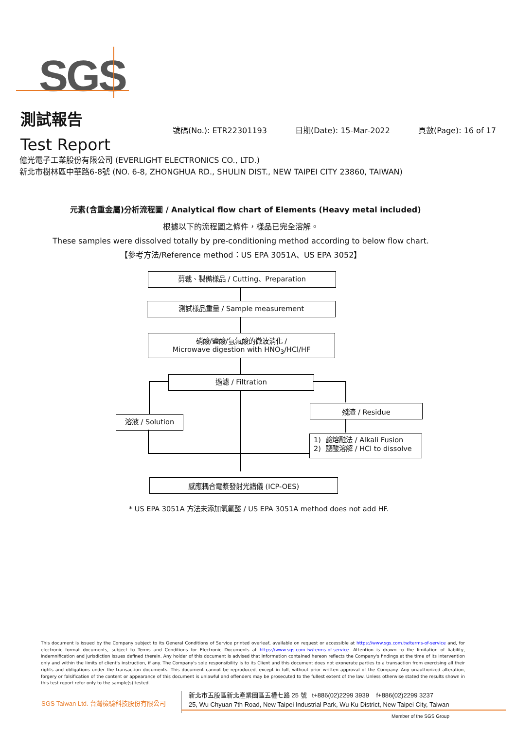SGS
測試報告
Test Report
號碼(No.): ETR22301193 日期(Date): 15-Mar-2022 頁數(Page): 16 of 17
億光電子工業股份有限公司 (EVERLIGHT ELECTRONICS CO., LTD.)
新北市樹林區中華路6-8號 (NO. 6-8, ZHONGHUA RD., SHULIN DIST., NEW TAIPEI CITY 23860, TAIWAN)
元素(含重金屬)分析流程圖 / Analytical flow chart of Elements (Heavy metal included)
根據以下的流程圖之條件，樣品已完全溶解。
These samples were dissolved totally by pre-conditioning method according to below flow chart.
【參考方法/Reference method：US EPA 3051A、US EPA 3052】
剪裁、製備樣品 / Cutting、Preparation
測試樣品重量 / Sample measurement
硝酸/鹽酸/氫氟酸的微波消化 /
Microwave digestion with HNO<sub>3</sub>/HCl/HF
過濾 / Filtration
溶液 / Solution
殘渣 / Residue
1) 鹼熔融法 / Alkali Fusion
2) 鹽酸溶解 / HCl to dissolve
感應耦合電漿發射光譜儀 (ICP-OES)
* US EPA 3051A 方法未添加氫氟酸 / US EPA 3051A method does not add HF.
This document is issued by the Company subject to its General Conditions of Service printed overleaf, available on request or accessible at https://www.sgs.com.tw/terms-of-service and, for electronic format documents, subject to Terms and Conditions for Electronic Documents at https://www.sgs.com.tw/terms-of-service. Attention is drawn to the limitation of liability, indemnification and jurisdiction issues defined therein. Any holder of this document is advised that information contained hereon reflects the Company's findings at the time of its intervention only and within the limits of client's instruction, if any. The Company's sole responsibility is to its Client and this document does not exonerate parties to a transaction from exercising all their rights and obligations under the transaction documents. This document cannot be reproduced, except in full, without prior written approval of the Company. Any unauthorized alteration, forgery or falsification of the content or appearance of this document is unlawful and offenders may be prosecuted to the fullest extent of the law. Unless otherwise stated the results shown in this test report refer only to the sample(s) tested.
SGS Taiwan Ltd. 台灣檢驗科技股份有限公司
新北市五股區新北產業園區五權七路 25 號 t+886(02)2299 3939 f+886(02)2299 3237
25, Wu Chyuan 7th Road, New Taipei Industrial Park, Wu Ku District, New Taipei City, Taiwan
Member of the SGS Group